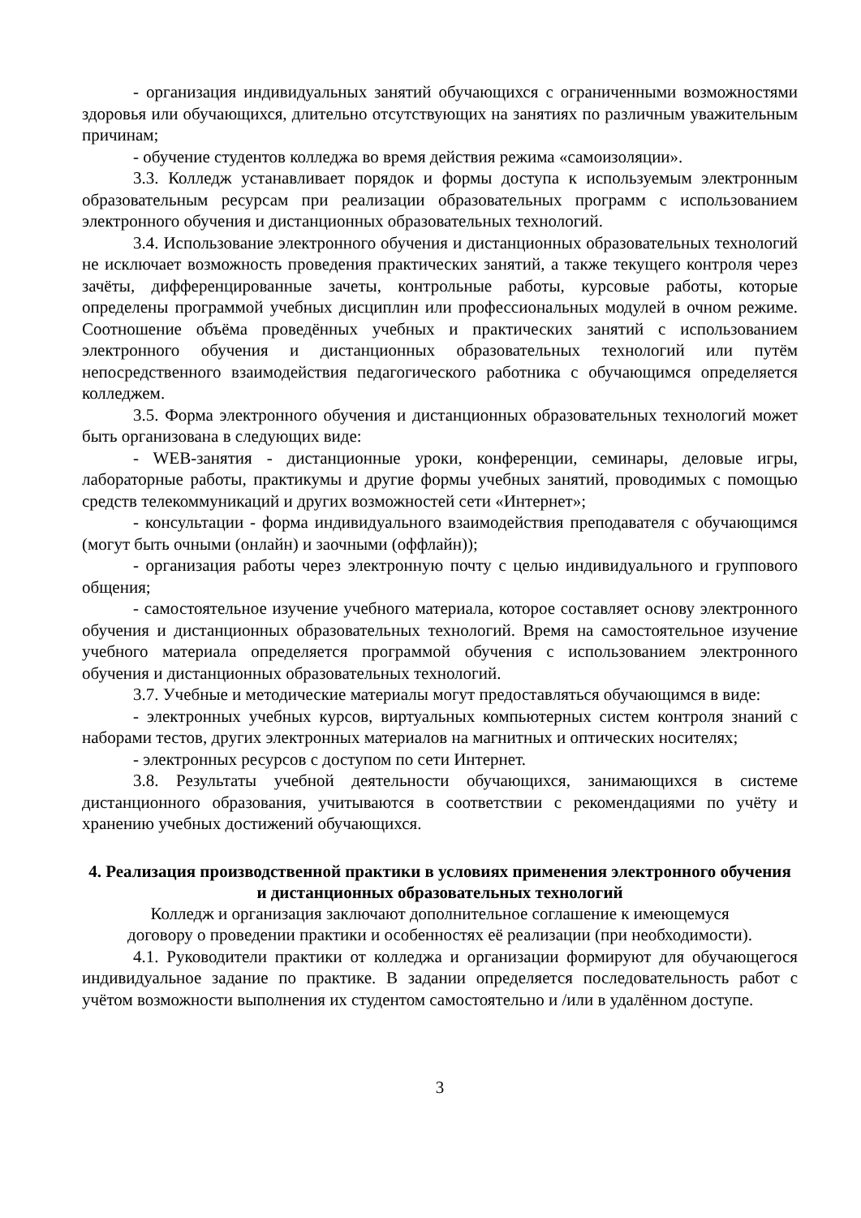- организация индивидуальных занятий обучающихся с ограниченными возможностями здоровья или обучающихся, длительно отсутствующих на занятиях по различным уважительным причинам;
- обучение студентов колледжа во время действия режима «самоизоляции».
3.3. Колледж устанавливает порядок и формы доступа к используемым электронным образовательным ресурсам при реализации образовательных программ с использованием электронного обучения и дистанционных образовательных технологий.
3.4. Использование электронного обучения и дистанционных образовательных технологий не исключает возможность проведения практических занятий, а также текущего контроля через зачёты, дифференцированные зачеты, контрольные работы, курсовые работы, которые определены программой учебных дисциплин или профессиональных модулей в очном режиме. Соотношение объёма проведённых учебных и практических занятий с использованием электронного обучения и дистанционных образовательных технологий или путём непосредственного взаимодействия педагогического работника с обучающимся определяется колледжем.
3.5. Форма электронного обучения и дистанционных образовательных технологий может быть организована в следующих виде:
- WEB-занятия - дистанционные уроки, конференции, семинары, деловые игры, лабораторные работы, практикумы и другие формы учебных занятий, проводимых с помощью средств телекоммуникаций и других возможностей сети «Интернет»;
- консультации - форма индивидуального взаимодействия преподавателя с обучающимся (могут быть очными (онлайн) и заочными (оффлайн));
- организация работы через электронную почту с целью индивидуального и группового общения;
- самостоятельное изучение учебного материала, которое составляет основу электронного обучения и дистанционных образовательных технологий. Время на самостоятельное изучение учебного материала определяется программой обучения с использованием электронного обучения и дистанционных образовательных технологий.
3.7. Учебные и методические материалы могут предоставляться обучающимся в виде:
- электронных учебных курсов, виртуальных компьютерных систем контроля знаний с наборами тестов, других электронных материалов на магнитных и оптических носителях;
- электронных ресурсов с доступом по сети Интернет.
3.8. Результаты учебной деятельности обучающихся, занимающихся в системе дистанционного образования, учитываются в соответствии с рекомендациями по учёту и хранению учебных достижений обучающихся.
4. Реализация производственной практики в условиях применения электронного обучения и дистанционных образовательных технологий
Колледж и организация заключают дополнительное соглашение к имеющемуся
договору о проведении практики и особенностях её реализации (при необходимости).
4.1. Руководители практики от колледжа и организации формируют для обучающегося индивидуальное задание по практике. В задании определяется последовательность работ с учётом возможности выполнения их студентом самостоятельно и /или в удалённом доступе.
3